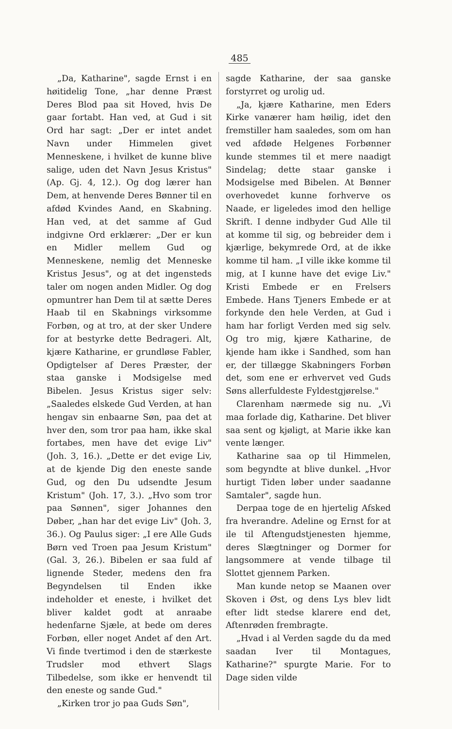485
„Da, Katharine", sagde Ernst i en høitidelig Tone, „har denne Præst Deres Blod paa sit Hoved, hvis De gaar fortabt. Han ved, at Gud i sit Ord har sagt: „Der er intet andet Navn under Himmelen givet Menneskene, i hvilket de kunne blive salige, uden det Navn Jesus Kristus" (Ap. Gj. 4, 12.). Og dog lærer han Dem, at henvende Deres Bønner til en afdød Kvindes Aand, en Skabning. Han ved, at det samme af Gud indgivne Ord erklærer: „Der er kun en Midler mellem Gud og Menneskene, nemlig det Menneske Kristus Jesus", og at det ingensteds taler om nogen anden Midler. Og dog opmuntrer han Dem til at sætte Deres Haab til en Skabnings virksomme Forbøn, og at tro, at der sker Undere for at bestyrke dette Bedrageri. Alt, kjære Katharine, er grundløse Fabler, Opdigtelser af Deres Præster, der staa ganske i Modsigelse med Bibelen. Jesus Kristus siger selv: „Saaledes elskede Gud Verden, at han hengav sin enbaarne Søn, paa det at hver den, som tror paa ham, ikke skal fortabes, men have det evige Liv" (Joh. 3, 16.). „Dette er det evige Liv, at de kjende Dig den eneste sande Gud, og den Du udsendte Jesum Kristum" (Joh. 17, 3.). „Hvo som tror paa Sønnen", siger Johannes den Døber, „han har det evige Liv" (Joh. 3, 36.). Og Paulus siger: „I ere Alle Guds Børn ved Troen paa Jesum Kristum" (Gal. 3, 26.). Bibelen er saa fuld af lignende Steder, medens den fra Begyndelsen til Enden ikke indeholder et eneste, i hvilket det bliver kaldet godt at anraabe hedenfarne Sjæle, at bede om deres Forbøn, eller noget Andet af den Art. Vi finde tvertimod i den de stærkeste Trudsler mod ethvert Slags Tilbedelse, som ikke er henvendt til den eneste og sande Gud."
„Kirken tror jo paa Guds Søn",
sagde Katharine, der saa ganske forstyrret og urolig ud.
„Ja, kjære Katharine, men Eders Kirke vanærer ham høilig, idet den fremstiller ham saaledes, som om han ved afdøde Helgenes Forbønner kunde stemmes til et mere naadigt Sindelag; dette staar ganske i Modsigelse med Bibelen. At Bønner overhovedet kunne forhverve os Naade, er ligeledes imod den hellige Skrift. I denne indbyder Gud Alle til at komme til sig, og bebreider dem i kjærlige, bekymrede Ord, at de ikke komme til ham. „I ville ikke komme til mig, at I kunne have det evige Liv." Kristi Embede er en Frelsers Embede. Hans Tjeners Embede er at forkynde den hele Verden, at Gud i ham har forligt Verden med sig selv. Og tro mig, kjære Katharine, de kjende ham ikke i Sandhed, som han er, der tillægge Skabningers Forbøn det, som ene er erhvervet ved Guds Søns allerfuldeste Fyldestgjørelse."
Clarenham nærmede sig nu. „Vi maa forlade dig, Katharine. Det bliver saa sent og kjøligt, at Marie ikke kan vente længer.
Katharine saa op til Himmelen, som begyndte at blive dunkel. „Hvor hurtigt Tiden løber under saadanne Samtaler", sagde hun.
Derpaa toge de en hjertelig Afsked fra hverandre. Adeline og Ernst for at ile til Aftengudstjenesten hjemme, deres Slægtninger og Dormer for langsommere at vende tilbage til Slottet gjennem Parken.
Man kunde netop se Maanen over Skoven i Øst, og dens Lys blev lidt efter lidt stedse klarere end det, Aftenrøden frembragte.
„Hvad i al Verden sagde du da med saadan Iver til Montagues, Katharine?" spurgte Marie. For to Dage siden vilde